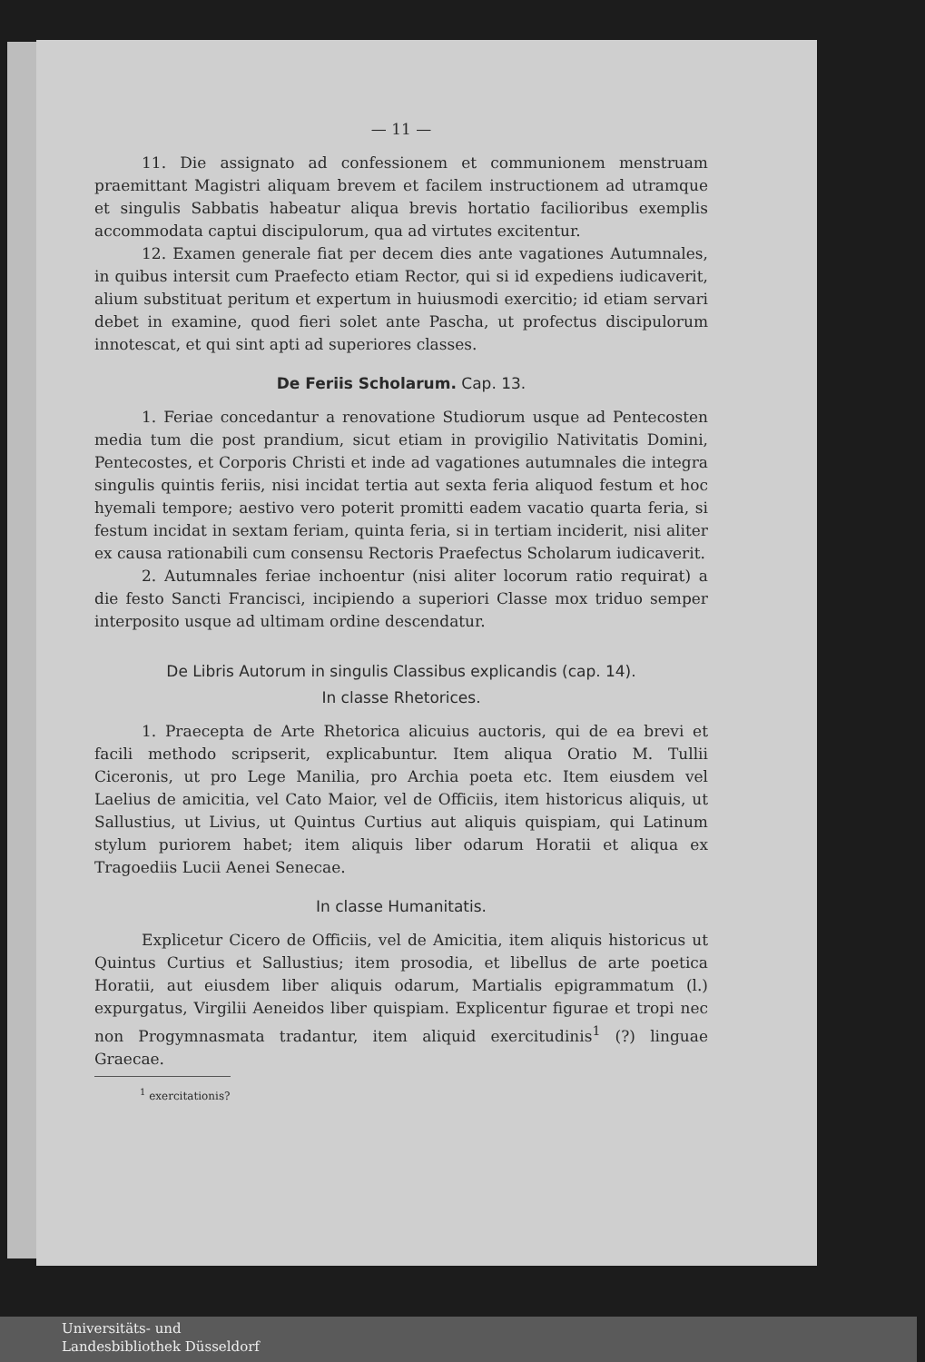— 11 —
11. Die assignato ad confessionem et communionem menstruam praemittant Magistri aliquam brevem et facilem instructionem ad utramque et singulis Sabbatis habeatur aliqua brevis hortatio facilioribus exemplis accommodata captui discipulorum, qua ad virtutes excitentur.
12. Examen generale fiat per decem dies ante vagationes Autumnales, in quibus intersit cum Praefecto etiam Rector, qui si id expediens iudicaverit, alium substituat peritum et expertum in huiusmodi exercitio; id etiam servari debet in examine, quod fieri solet ante Pascha, ut profectus discipulorum innotescat, et qui sint apti ad superiores classes.
De Feriis Scholarum. Cap. 13.
1. Feriae concedantur a renovatione Studiorum usque ad Pentecosten media tum die post prandium, sicut etiam in provigilio Nativitatis Domini, Pentecostes, et Corporis Christi et inde ad vagationes autumnales die integra singulis quintis feriis, nisi incidat tertia aut sexta feria aliquod festum et hoc hyemali tempore; aestivo vero poterit promitti eadem vacatio quarta feria, si festum incidat in sextam feriam, quinta feria, si in tertiam inciderit, nisi aliter ex causa rationabili cum consensu Rectoris Praefectus Scholarum iudicaverit.
2. Autumnales feriae inchoentur (nisi aliter locorum ratio requirat) a die festo Sancti Francisci, incipiendo a superiori Classe mox triduo semper interposito usque ad ultimam ordine descendatur.
De Libris Autorum in singulis Classibus explicandis (cap. 14).
In classe Rhetorices.
1. Praecepta de Arte Rhetorica alicuius auctoris, qui de ea brevi et facili methodo scripserit, explicabuntur. Item aliqua Oratio M. Tullii Ciceronis, ut pro Lege Manilia, pro Archia poeta etc. Item eiusdem vel Laelius de amicitia, vel Cato Maior, vel de Officiis, item historicus aliquis, ut Sallustius, ut Livius, ut Quintus Curtius aut aliquis quispiam, qui Latinum stylum puriorem habet; item aliquis liber odarum Horatii et aliqua ex Tragoediis Lucii Aenei Senecae.
In classe Humanitatis.
Explicetur Cicero de Officiis, vel de Amicitia, item aliquis historicus ut Quintus Curtius et Sallustius; item prosodia, et libellus de arte poetica Horatii, aut eiusdem liber aliquis odarum, Martialis epigrammatum (l.) expurgatus, Virgilii Aeneidos liber quispiam. Explicentur figurae et tropi nec non Progymnasmata tradantur, item aliquid exercitudinis<sup>1</sup> (?) linguae Graecae.
<sup>1</sup> exercitationis?
Universitäts- und
Landesbibliothek Düsseldorf